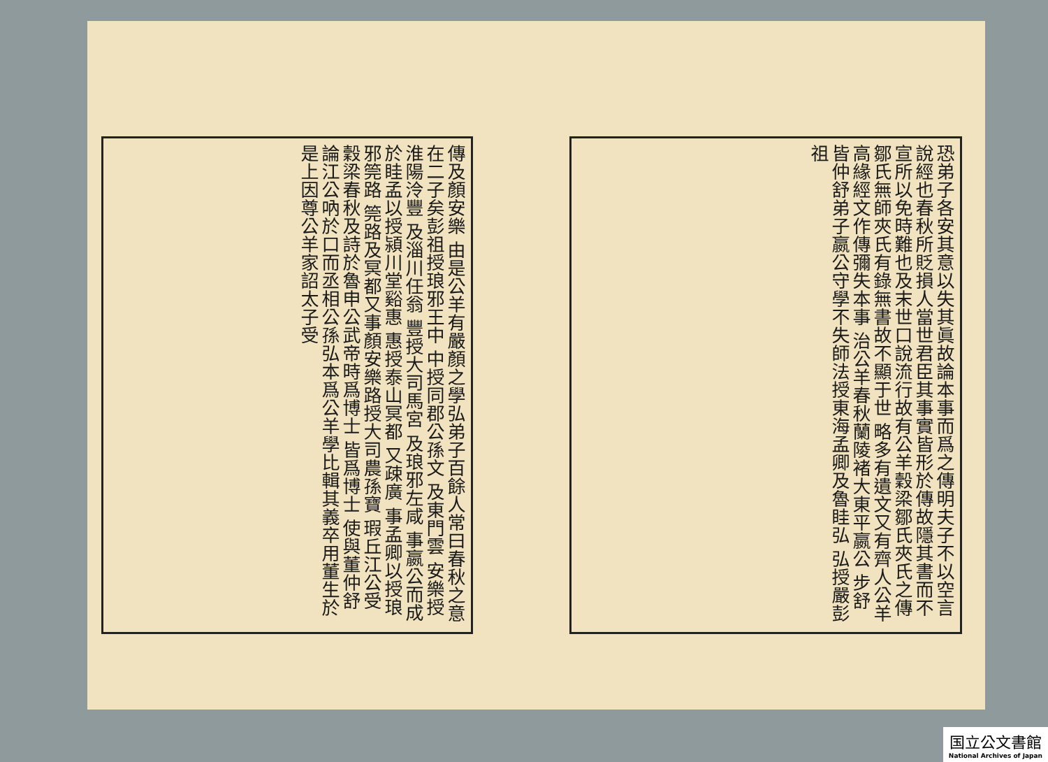恐弟子各安其意以失其眞故論本事而爲之傳明夫子不以空言說經也春秋所貶損人當世君臣其事實皆形於傳故隱其書而不宣所以免時難也及末世口說流行故有公羊穀梁鄒氏夾氏之傳鄒氏無師夾氏有錄無書故不顯于世 略多有遺文又有齊人公羊高緣經文作傳彌失本事 治公羊春秋蘭陵褚大東平嬴公 步舒皆仲舒弟子嬴公守學不失師法授東海孟卿及魯眭弘 弘授嚴彭祖
傳及顏安樂 由是公羊有嚴顏之學弘弟子百餘人常曰春秋之意在二子矣彭祖授琅邪王中 中授同郡公孫文 及東門雲 安樂授淮陽泠豐 及淄川任翁 豐授大司馬宮 及琅邪左咸 事嬴公而成於眭孟以授潁川堂谿惠 惠授泰山冥都 又疎廣 事孟卿以授琅邪筦路 筦路及冥都又事顏安樂路授大司農孫寶 瑕丘江公受穀梁春秋及詩於魯申公武帝時爲博士 皆爲博士 使與董仲舒論江公吶於口而丞相公孫弘本爲公羊學比輯其義卒用董生於是上因尊公羊家詔太子受
国立公文書館
National Archives of Japan